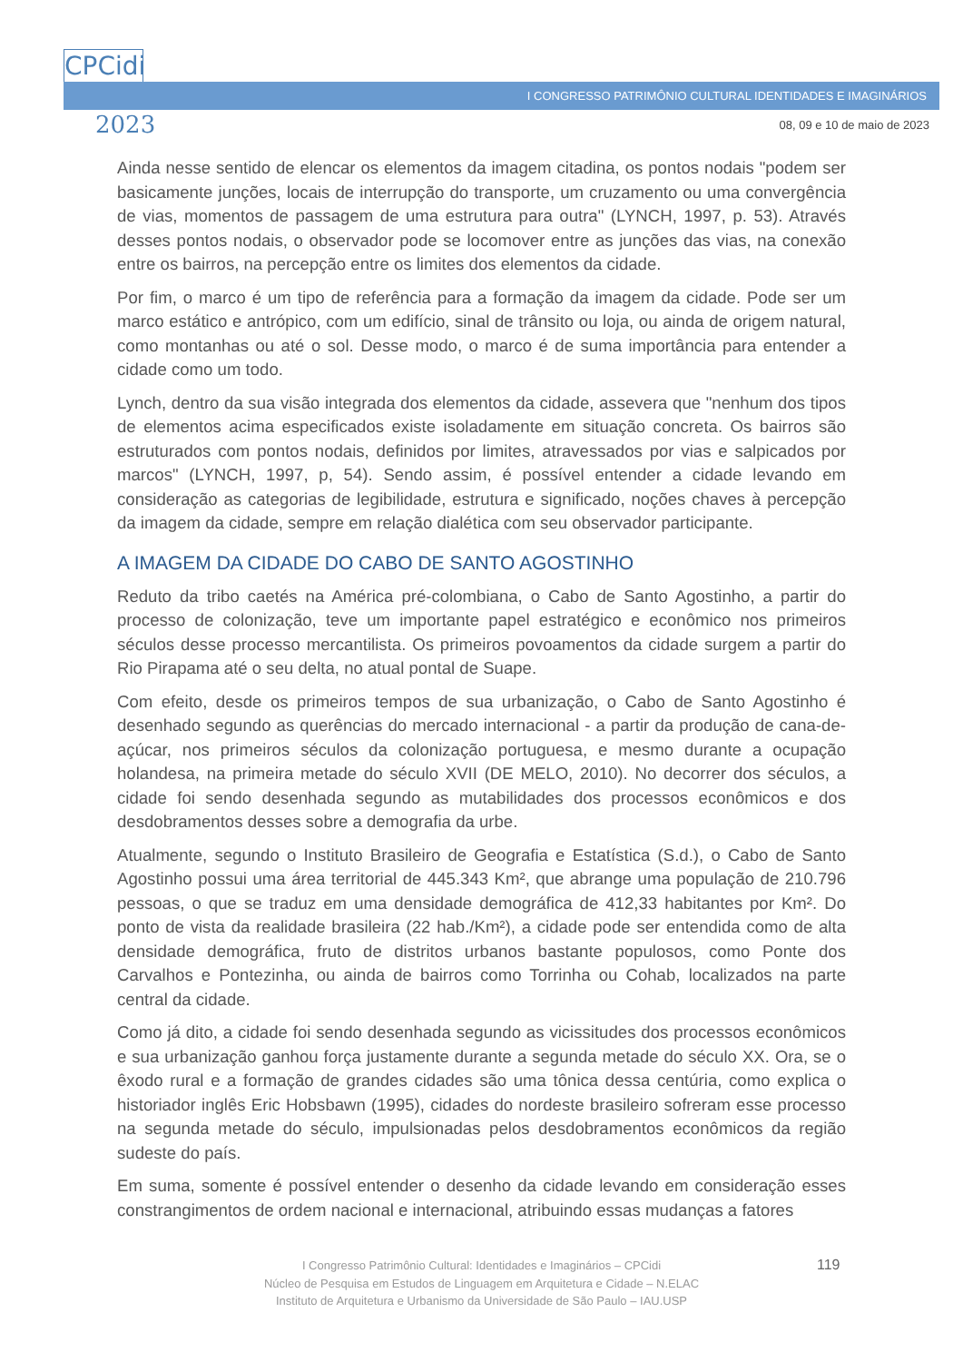CPCidi
I CONGRESSO PATRIMÔNIO CULTURAL IDENTIDADES E IMAGINÁRIOS
2023 08, 09 e 10 de maio de 2023
Ainda nesse sentido de elencar os elementos da imagem citadina, os pontos nodais "podem ser basicamente junções, locais de interrupção do transporte, um cruzamento ou uma convergência de vias, momentos de passagem de uma estrutura para outra" (LYNCH, 1997, p. 53). Através desses pontos nodais, o observador pode se locomover entre as junções das vias, na conexão entre os bairros, na percepção entre os limites dos elementos da cidade.
Por fim, o marco é um tipo de referência para a formação da imagem da cidade. Pode ser um marco estático e antrópico, com um edifício, sinal de trânsito ou loja, ou ainda de origem natural, como montanhas ou até o sol. Desse modo, o marco é de suma importância para entender a cidade como um todo.
Lynch, dentro da sua visão integrada dos elementos da cidade, assevera que "nenhum dos tipos de elementos acima especificados existe isoladamente em situação concreta. Os bairros são estruturados com pontos nodais, definidos por limites, atravessados por vias e salpicados por marcos" (LYNCH, 1997, p, 54). Sendo assim, é possível entender a cidade levando em consideração as categorias de legibilidade, estrutura e significado, noções chaves à percepção da imagem da cidade, sempre em relação dialética com seu observador participante.
A IMAGEM DA CIDADE DO CABO DE SANTO AGOSTINHO
Reduto da tribo caetés na América pré-colombiana, o Cabo de Santo Agostinho, a partir do processo de colonização, teve um importante papel estratégico e econômico nos primeiros séculos desse processo mercantilista. Os primeiros povoamentos da cidade surgem a partir do Rio Pirapama até o seu delta, no atual pontal de Suape.
Com efeito, desde os primeiros tempos de sua urbanização, o Cabo de Santo Agostinho é desenhado segundo as querências do mercado internacional - a partir da produção de cana-de-açúcar, nos primeiros séculos da colonização portuguesa, e mesmo durante a ocupação holandesa, na primeira metade do século XVII (DE MELO, 2010). No decorrer dos séculos, a cidade foi sendo desenhada segundo as mutabilidades dos processos econômicos e dos desdobramentos desses sobre a demografia da urbe.
Atualmente, segundo o Instituto Brasileiro de Geografia e Estatística (S.d.), o Cabo de Santo Agostinho possui uma área territorial de 445.343 Km², que abrange uma população de 210.796 pessoas, o que se traduz em uma densidade demográfica de 412,33 habitantes por Km². Do ponto de vista da realidade brasileira (22 hab./Km²), a cidade pode ser entendida como de alta densidade demográfica, fruto de distritos urbanos bastante populosos, como Ponte dos Carvalhos e Pontezinha, ou ainda de bairros como Torrinha ou Cohab, localizados na parte central da cidade.
Como já dito, a cidade foi sendo desenhada segundo as vicissitudes dos processos econômicos e sua urbanização ganhou força justamente durante a segunda metade do século XX. Ora, se o êxodo rural e a formação de grandes cidades são uma tônica dessa centúria, como explica o historiador inglês Eric Hobsbawn (1995), cidades do nordeste brasileiro sofreram esse processo na segunda metade do século, impulsionadas pelos desdobramentos econômicos da região sudeste do país.
Em suma, somente é possível entender o desenho da cidade levando em consideração esses constrangimentos de ordem nacional e internacional, atribuindo essas mudanças a fatores
I Congresso Patrimônio Cultural: Identidades e Imaginários – CPCidi
Núcleo de Pesquisa em Estudos de Linguagem em Arquitetura e Cidade – N.ELAC
Instituto de Arquitetura e Urbanismo da Universidade de São Paulo – IAU.USP
119